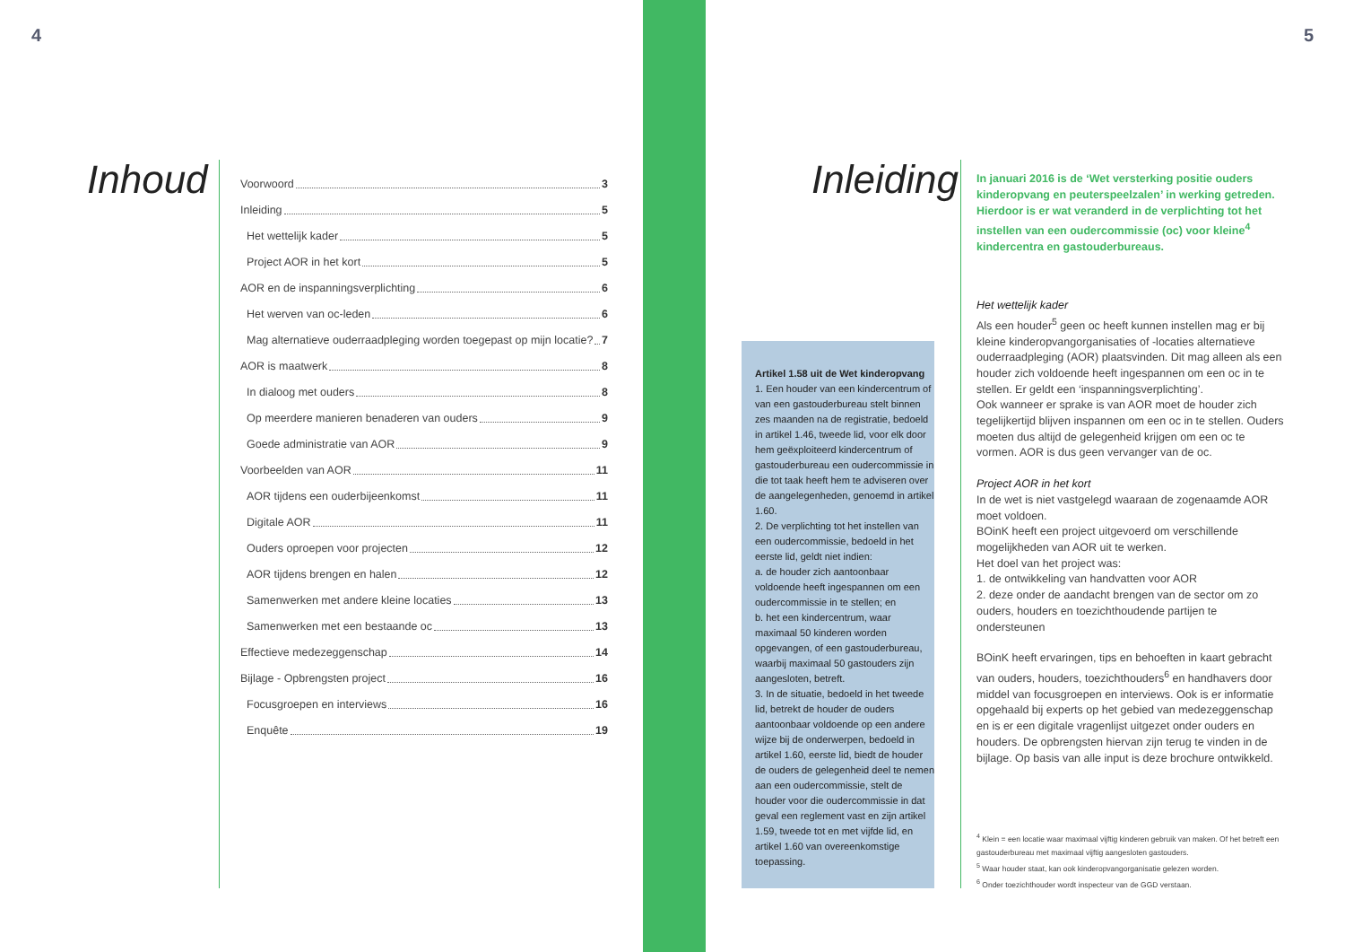4
Inhoud
Voorwoord 3
Inleiding 5
Het wettelijk kader 5
Project AOR in het kort 5
AOR en de inspanningsverplichting 6
Het werven van oc-leden 6
Mag alternatieve ouderraadpleging worden toegepast op mijn locatie? 7
AOR is maatwerk 8
In dialoog met ouders 8
Op meerdere manieren benaderen van ouders 9
Goede administratie van AOR 9
Voorbeelden van AOR 11
AOR tijdens een ouderbijeenkomst 11
Digitale AOR 11
Ouders oproepen voor projecten 12
AOR tijdens brengen en halen 12
Samenwerken met andere kleine locaties 13
Samenwerken met een bestaande oc 13
Effectieve medezeggenschap 14
Bijlage - Opbrengsten project 16
Focusgroepen en interviews 16
Enquête 19
5
Inleiding
In januari 2016 is de ‘Wet versterking positie ouders kinderopvang en peuterspeelzalen’ in werking getreden. Hierdoor is er wat veranderd in de verplichting tot het instellen van een oudercommissie (oc) voor kleine<sup>4</sup> kindercentra en gastouderbureaus.
Artikel 1.58 uit de Wet kinderopvang
1. Een houder van een kindercentrum of van een gastouderbureau stelt binnen zes maanden na de registratie, bedoeld in artikel 1.46, tweede lid, voor elk door hem geëxploiteerd kindercentrum of gastouderbureau een oudercommissie in die tot taak heeft hem te adviseren over de aangelegenheden, genoemd in artikel 1.60.
2. De verplichting tot het instellen van een oudercommissie, bedoeld in het eerste lid, geldt niet indien:
a. de houder zich aantoonbaar voldoende heeft ingespannen om een oudercommissie in te stellen; en
b. het een kindercentrum, waar maximaal 50 kinderen worden opgevangen, of een gastouderbureau, waarbij maximaal 50 gastouders zijn aangesloten, betreft.
3. In de situatie, bedoeld in het tweede lid, betrekt de houder de ouders aantoonbaar voldoende op een andere wijze bij de onderwerpen, bedoeld in artikel 1.60, eerste lid, biedt de houder de ouders de gelegenheid deel te nemen aan een oudercommissie, stelt de houder voor die oudercommissie in dat geval een reglement vast en zijn artikel 1.59, tweede tot en met vijfde lid, en artikel 1.60 van overeenkomstige toepassing.
Het wettelijk kader
Als een houder<sup>5</sup> geen oc heeft kunnen instellen mag er bij kleine kinderopvangorganisaties of -locaties alternatieve ouderraadpleging (AOR) plaatsvinden. Dit mag alleen als een houder zich voldoende heeft ingespannen om een oc in te stellen. Er geldt een ‘inspanningsverplichting’.
Ook wanneer er sprake is van AOR moet de houder zich tegelijkertijd blijven inspannen om een oc in te stellen. Ouders moeten dus altijd de gelegenheid krijgen om een oc te vormen. AOR is dus geen vervanger van de oc.
Project AOR in het kort
In de wet is niet vastgelegd waaraan de zogenaamde AOR moet voldoen.
BOinK heeft een project uitgevoerd om verschillende mogelijkheden van AOR uit te werken.
Het doel van het project was:
1. de ontwikkeling van handvatten voor AOR
2. deze onder de aandacht brengen van de sector om zo ouders, houders en toezichthoudende partijen te ondersteunen
BOinK heeft ervaringen, tips en behoeften in kaart gebracht van ouders, houders, toezichthouders<sup>6</sup> en handhavers door middel van focusgroepen en interviews. Ook is er informatie opgehaald bij experts op het gebied van medezeggenschap en is er een digitale vragenlijst uitgezet onder ouders en houders. De opbrengsten hiervan zijn terug te vinden in de bijlage. Op basis van alle input is deze brochure ontwikkeld.
<sup>4</sup> Klein = een locatie waar maximaal vijftig kinderen gebruik van maken. Of het betreft een gastouderbureau met maximaal vijftig aangesloten gastouders.
<sup>5</sup> Waar houder staat, kan ook kinderopvangorganisatie gelezen worden.
<sup>6</sup> Onder toezichthouder wordt inspecteur van de GGD verstaan.